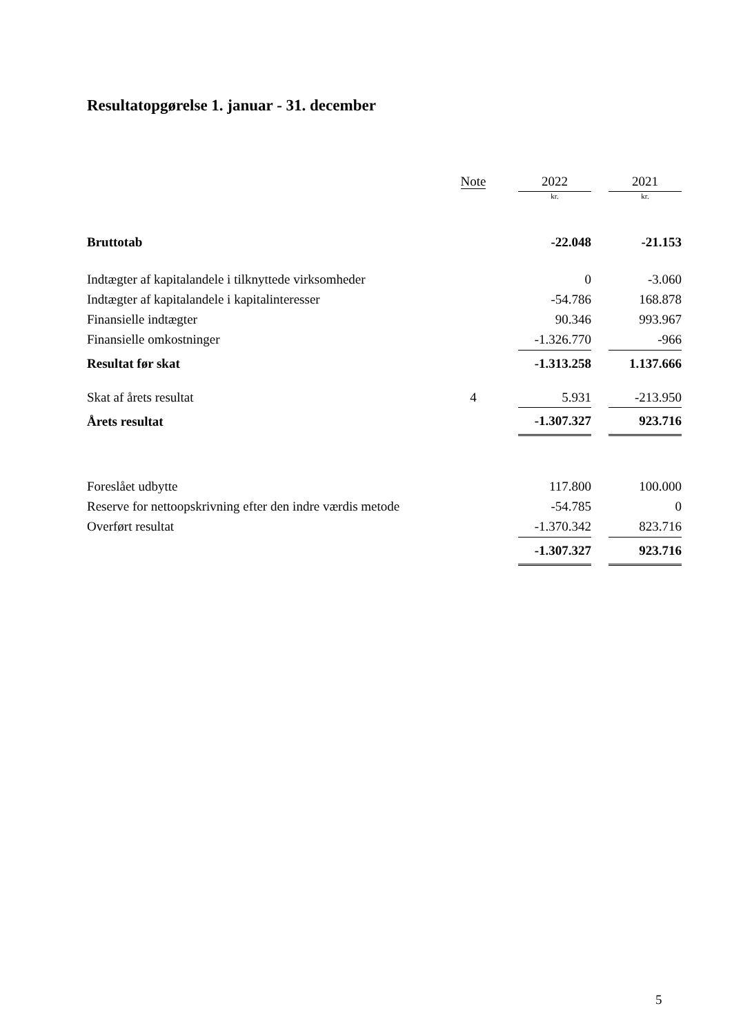Resultatopgørelse 1. januar - 31. december
| | Note | | 2022 | | 2021 |
| --- | --- | --- | --- | --- | --- |
| | | | kr. | | kr. |
| Bruttotab | | | -22.048 | | -21.153 |
| Indtægter af kapitalandele i tilknyttede virksomheder | | | 0 | | -3.060 |
| Indtægter af kapitalandele i kapitalinteresser | | | -54.786 | | 168.878 |
| Finansielle indtægter | | | 90.346 | | 993.967 |
| Finansielle omkostninger | | | -1.326.770 | | -966 |
| Resultat før skat | | | -1.313.258 | | 1.137.666 |
| Skat af årets resultat | 4 | | 5.931 | | -213.950 |
| Årets resultat | | | -1.307.327 | | 923.716 |
| Foreslået udbytte | | | 117.800 | | 100.000 |
| Reserve for nettoopskrivning efter den indre værdis metode | | | -54.785 | | 0 |
| Overført resultat | | | -1.370.342 | | 823.716 |
| | | | -1.307.327 | | 923.716 |
5